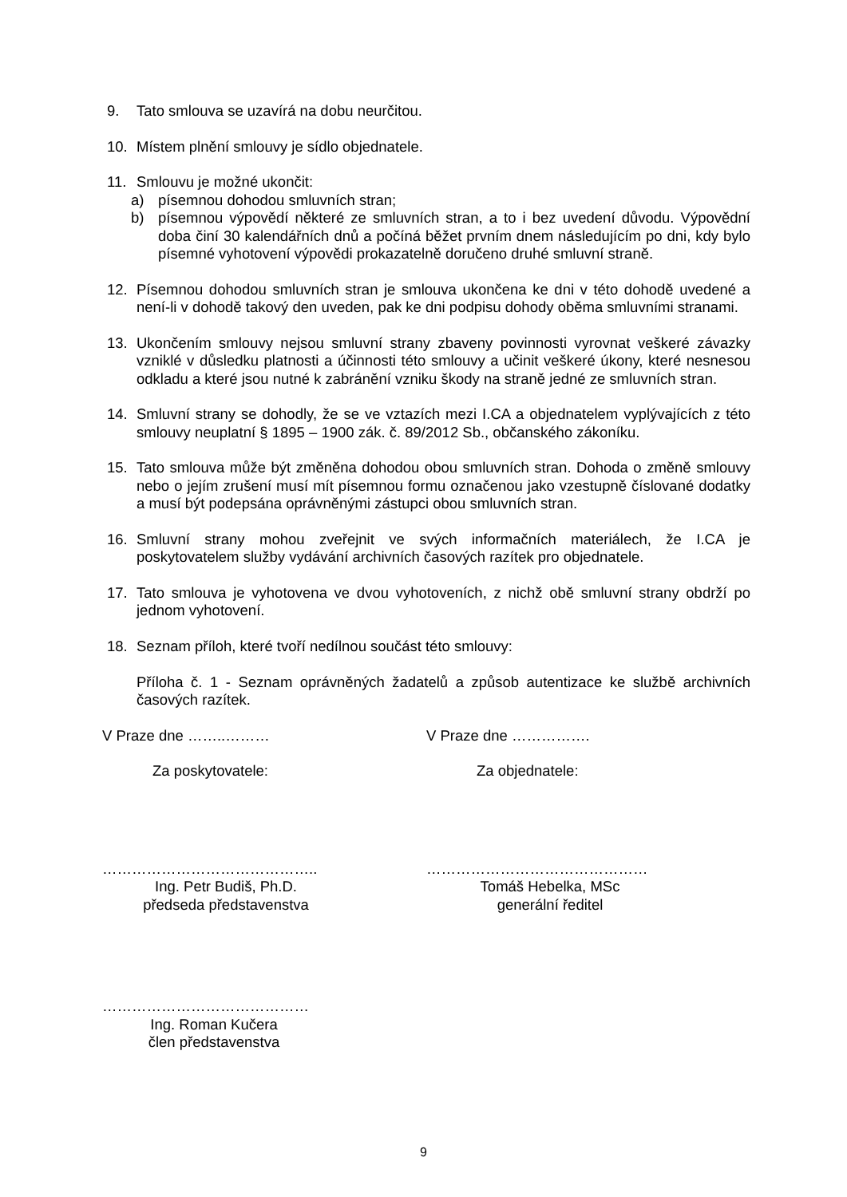9. Tato smlouva se uzavírá na dobu neurčitou.
10. Místem plnění smlouvy je sídlo objednatele.
11. Smlouvu je možné ukončit:
a) písemnou dohodou smluvních stran;
b) písemnou výpovědí některé ze smluvních stran, a to i bez uvedení důvodu. Výpovědní doba činí 30 kalendářních dnů a počíná běžet prvním dnem následujícím po dni, kdy bylo písemné vyhotovení výpovědi prokazatelně doručeno druhé smluvní straně.
12. Písemnou dohodou smluvních stran je smlouva ukončena ke dni v této dohodě uvedené a není-li v dohodě takový den uveden, pak ke dni podpisu dohody oběma smluvními stranami.
13. Ukončením smlouvy nejsou smluvní strany zbaveny povinnosti vyrovnat veškeré závazky vzniklé v důsledku platnosti a účinnosti této smlouvy a učinit veškeré úkony, které nesnesou odkladu a které jsou nutné k zabránění vzniku škody na straně jedné ze smluvních stran.
14. Smluvní strany se dohodly, že se ve vztazích mezi I.CA a objednatelem vyplývajících z této smlouvy neuplatní § 1895 – 1900 zák. č. 89/2012 Sb., občanského zákoníku.
15. Tato smlouva může být změněna dohodou obou smluvních stran. Dohoda o změně smlouvy nebo o jejím zrušení musí mít písemnou formu označenou jako vzestupně číslované dodatky a musí být podepsána oprávněnými zástupci obou smluvních stran.
16. Smluvní strany mohou zveřejnit ve svých informačních materiálech, že I.CA je poskytovatelem služby vydávání archivních časových razítek pro objednatele.
17. Tato smlouva je vyhotovena ve dvou vyhotoveních, z nichž obě smluvní strany obdrží po jednom vyhotovení.
18. Seznam příloh, které tvoří nedílnou součást této smlouvy:
Příloha č. 1 - Seznam oprávněných žadatelů a způsob autentizace ke službě archivních časových razítek.
V Praze dne ……..……… V Praze dne …………….
Za poskytovatele: Za objednatele:
……………………………………..
Ing. Petr Budiš, Ph.D.
předseda představenstva
………………………………………
Tomáš Hebelka, MSc
generální ředitel
……………………………………
Ing. Roman Kučera
člen představenstva
9